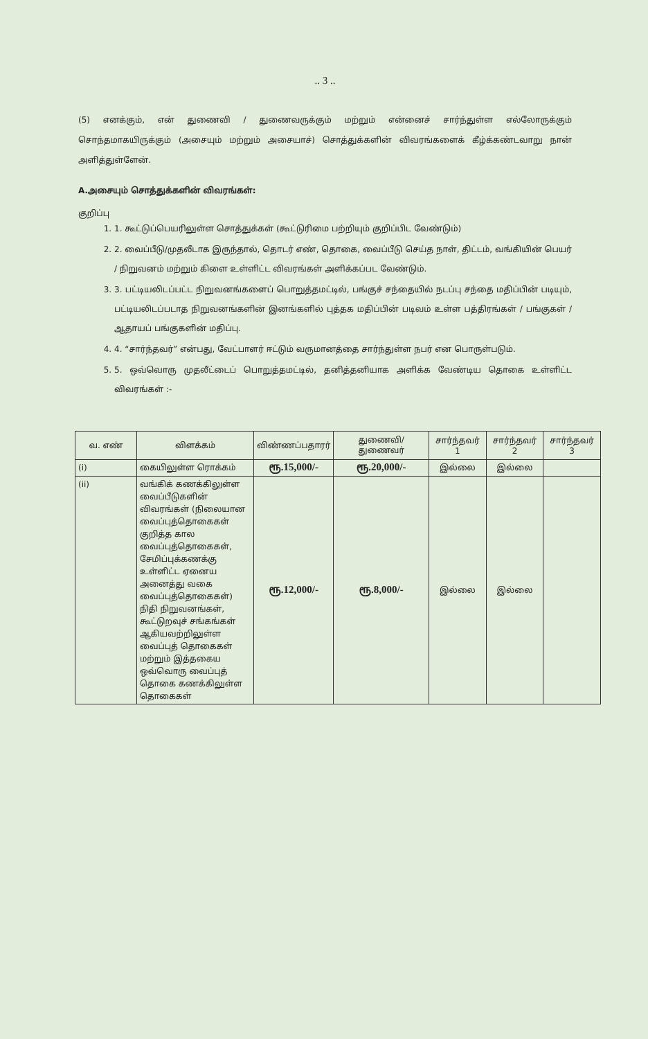.. 3 ..
(5) எனக்கும், என் துணைவி / துணைவருக்கும் மற்றும் என்னைச் சார்ந்துள்ள எல்லோருக்கும் சொந்தமாகயிருக்கும் (அசையும் மற்றும் அசையாச்) சொத்துக்களின் விவரங்களைக் கீழ்க்கண்டவாறு நான் அளித்துள்ளேன்.
A.அசையும் சொத்துக்களின் விவரங்கள்:
குறிப்பு
1. 1. கூட்டுப்பெயரிலுள்ள சொத்துக்கள் (கூட்டுரிமை பற்றியும் குறிப்பிட வேண்டும்)
2. 2. வைப்பீடு/முதலீடாக இருந்தால், தொடர் எண், தொகை, வைப்பீடு செய்த நாள், திட்டம், வங்கியின் பெயர் / நிறுவனம் மற்றும் கிளை உள்ளிட்ட விவரங்கள் அளிக்கப்பட வேண்டும்.
3. 3. பட்டியலிடப்பட்ட நிறுவனங்களைப் பொறுத்தமட்டில், பங்குச் சந்தையில் நடப்பு சந்தை மதிப்பின் படியும், பட்டியலிடப்படாத நிறுவனங்களின் இனங்களில் புத்தக மதிப்பின் படிவம் உள்ள பத்திரங்கள் / பங்குகள் / ஆதாயப் பங்குகளின் மதிப்பு.
4. 4. “சார்ந்தவர்” என்பது, வேட்பாளர் ஈட்டும் வருமானத்தை சார்ந்துள்ள நபர் என பொருள்படும்.
5. 5. ஒவ்வொரு முதலீட்டைப் பொறுத்தமட்டில், தனித்தனியாக அளிக்க வேண்டிய தொகை உள்ளிட்ட விவரங்கள் :-
| வ. எண் | விளக்கம் | விண்ணப்பதாரர் | துணைவி/ துணைவர் | சார்ந்தவர் 1 | சார்ந்தவர் 2 | சார்ந்தவர் 3 |
| --- | --- | --- | --- | --- | --- | --- |
| (i) | கையிலுள்ள ரொக்கம் | ரூ.15,000/- | ரூ.20,000/- | இல்லை | இல்லை | |
| (ii) | வங்கிக் கணக்கிலுள்ள வைப்பீடுகளின் விவரங்கள் (நிலையான வைப்புத்தொகைகள் குறித்த கால வைப்புத்தொகைகள், சேமிப்புக்கணக்கு உள்ளிட்ட ஏனைய அனைத்து வகை வைப்புத்தொகைகள்) நிதி நிறுவனங்கள், கூட்டுறவுச் சங்கங்கள் ஆகியவற்றிலுள்ள வைப்புத் தொகைகள் மற்றும் இத்தகைய ஒவ்வொரு வைப்புத் தொகை கணக்கிலுள்ள தொகைகள் | ரூ.12,000/- | ரூ.8,000/- | இல்லை | இல்லை | |